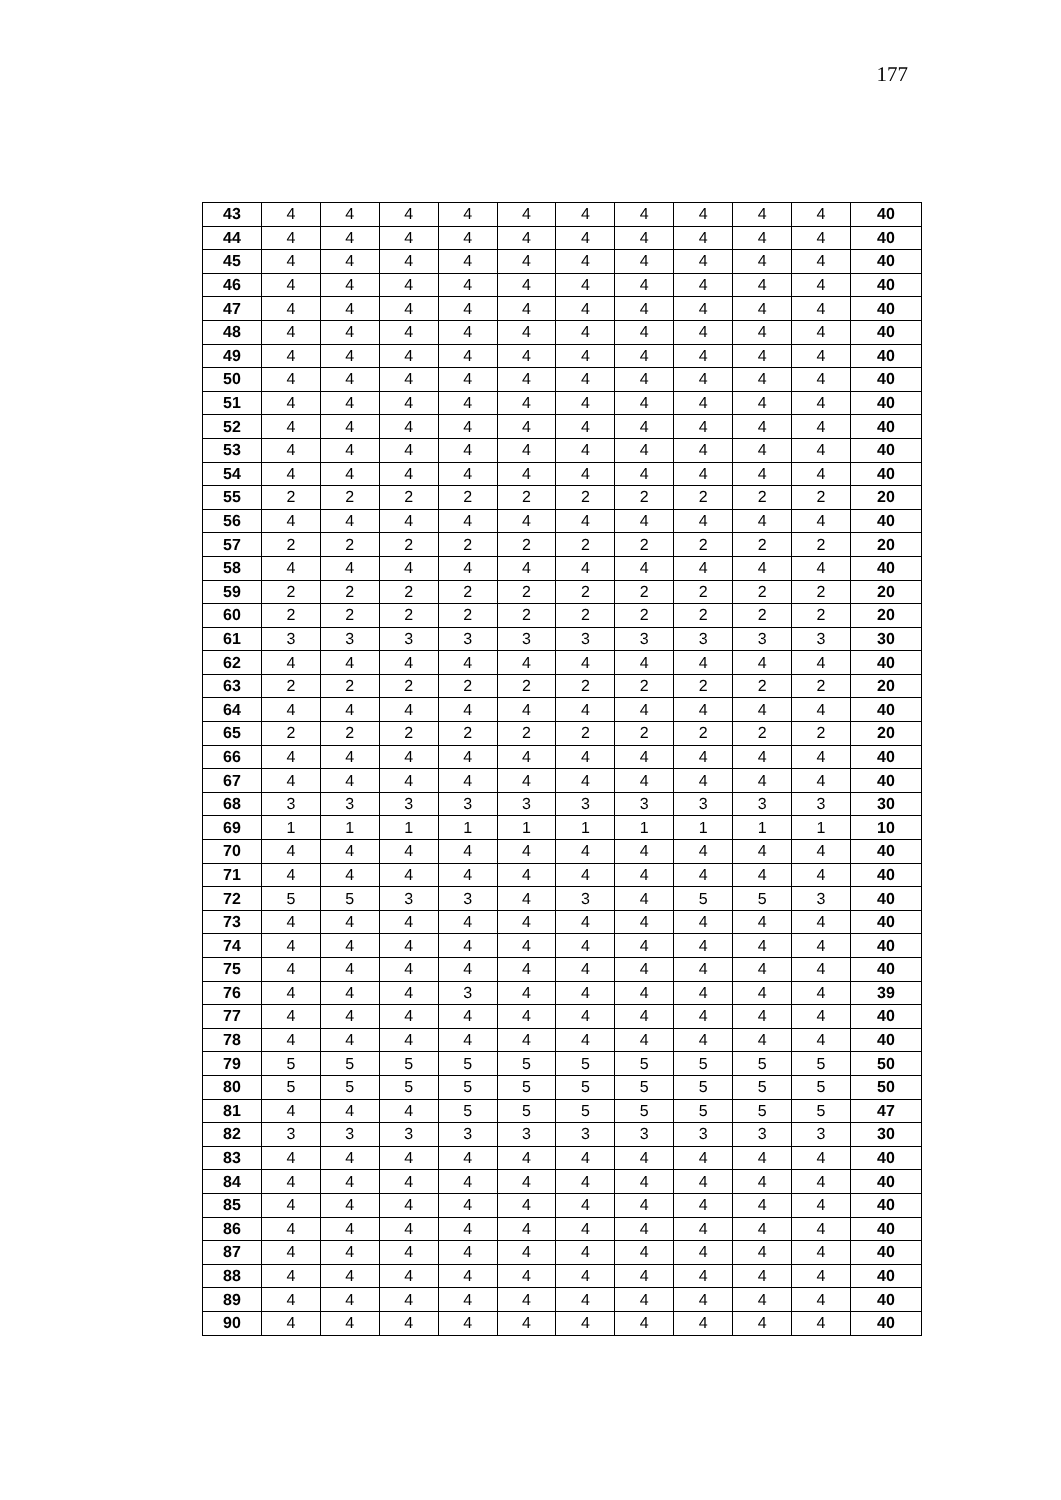177
| 43 | 4 | 4 | 4 | 4 | 4 | 4 | 4 | 4 | 4 | 4 | 40 |
| 44 | 4 | 4 | 4 | 4 | 4 | 4 | 4 | 4 | 4 | 4 | 40 |
| 45 | 4 | 4 | 4 | 4 | 4 | 4 | 4 | 4 | 4 | 4 | 40 |
| 46 | 4 | 4 | 4 | 4 | 4 | 4 | 4 | 4 | 4 | 4 | 40 |
| 47 | 4 | 4 | 4 | 4 | 4 | 4 | 4 | 4 | 4 | 4 | 40 |
| 48 | 4 | 4 | 4 | 4 | 4 | 4 | 4 | 4 | 4 | 4 | 40 |
| 49 | 4 | 4 | 4 | 4 | 4 | 4 | 4 | 4 | 4 | 4 | 40 |
| 50 | 4 | 4 | 4 | 4 | 4 | 4 | 4 | 4 | 4 | 4 | 40 |
| 51 | 4 | 4 | 4 | 4 | 4 | 4 | 4 | 4 | 4 | 4 | 40 |
| 52 | 4 | 4 | 4 | 4 | 4 | 4 | 4 | 4 | 4 | 4 | 40 |
| 53 | 4 | 4 | 4 | 4 | 4 | 4 | 4 | 4 | 4 | 4 | 40 |
| 54 | 4 | 4 | 4 | 4 | 4 | 4 | 4 | 4 | 4 | 4 | 40 |
| 55 | 2 | 2 | 2 | 2 | 2 | 2 | 2 | 2 | 2 | 2 | 20 |
| 56 | 4 | 4 | 4 | 4 | 4 | 4 | 4 | 4 | 4 | 4 | 40 |
| 57 | 2 | 2 | 2 | 2 | 2 | 2 | 2 | 2 | 2 | 2 | 20 |
| 58 | 4 | 4 | 4 | 4 | 4 | 4 | 4 | 4 | 4 | 4 | 40 |
| 59 | 2 | 2 | 2 | 2 | 2 | 2 | 2 | 2 | 2 | 2 | 20 |
| 60 | 2 | 2 | 2 | 2 | 2 | 2 | 2 | 2 | 2 | 2 | 20 |
| 61 | 3 | 3 | 3 | 3 | 3 | 3 | 3 | 3 | 3 | 3 | 30 |
| 62 | 4 | 4 | 4 | 4 | 4 | 4 | 4 | 4 | 4 | 4 | 40 |
| 63 | 2 | 2 | 2 | 2 | 2 | 2 | 2 | 2 | 2 | 2 | 20 |
| 64 | 4 | 4 | 4 | 4 | 4 | 4 | 4 | 4 | 4 | 4 | 40 |
| 65 | 2 | 2 | 2 | 2 | 2 | 2 | 2 | 2 | 2 | 2 | 20 |
| 66 | 4 | 4 | 4 | 4 | 4 | 4 | 4 | 4 | 4 | 4 | 40 |
| 67 | 4 | 4 | 4 | 4 | 4 | 4 | 4 | 4 | 4 | 4 | 40 |
| 68 | 3 | 3 | 3 | 3 | 3 | 3 | 3 | 3 | 3 | 3 | 30 |
| 69 | 1 | 1 | 1 | 1 | 1 | 1 | 1 | 1 | 1 | 1 | 10 |
| 70 | 4 | 4 | 4 | 4 | 4 | 4 | 4 | 4 | 4 | 4 | 40 |
| 71 | 4 | 4 | 4 | 4 | 4 | 4 | 4 | 4 | 4 | 4 | 40 |
| 72 | 5 | 5 | 3 | 3 | 4 | 3 | 4 | 5 | 5 | 3 | 40 |
| 73 | 4 | 4 | 4 | 4 | 4 | 4 | 4 | 4 | 4 | 4 | 40 |
| 74 | 4 | 4 | 4 | 4 | 4 | 4 | 4 | 4 | 4 | 4 | 40 |
| 75 | 4 | 4 | 4 | 4 | 4 | 4 | 4 | 4 | 4 | 4 | 40 |
| 76 | 4 | 4 | 4 | 3 | 4 | 4 | 4 | 4 | 4 | 4 | 39 |
| 77 | 4 | 4 | 4 | 4 | 4 | 4 | 4 | 4 | 4 | 4 | 40 |
| 78 | 4 | 4 | 4 | 4 | 4 | 4 | 4 | 4 | 4 | 4 | 40 |
| 79 | 5 | 5 | 5 | 5 | 5 | 5 | 5 | 5 | 5 | 5 | 50 |
| 80 | 5 | 5 | 5 | 5 | 5 | 5 | 5 | 5 | 5 | 5 | 50 |
| 81 | 4 | 4 | 4 | 5 | 5 | 5 | 5 | 5 | 5 | 5 | 47 |
| 82 | 3 | 3 | 3 | 3 | 3 | 3 | 3 | 3 | 3 | 3 | 30 |
| 83 | 4 | 4 | 4 | 4 | 4 | 4 | 4 | 4 | 4 | 4 | 40 |
| 84 | 4 | 4 | 4 | 4 | 4 | 4 | 4 | 4 | 4 | 4 | 40 |
| 85 | 4 | 4 | 4 | 4 | 4 | 4 | 4 | 4 | 4 | 4 | 40 |
| 86 | 4 | 4 | 4 | 4 | 4 | 4 | 4 | 4 | 4 | 4 | 40 |
| 87 | 4 | 4 | 4 | 4 | 4 | 4 | 4 | 4 | 4 | 4 | 40 |
| 88 | 4 | 4 | 4 | 4 | 4 | 4 | 4 | 4 | 4 | 4 | 40 |
| 89 | 4 | 4 | 4 | 4 | 4 | 4 | 4 | 4 | 4 | 4 | 40 |
| 90 | 4 | 4 | 4 | 4 | 4 | 4 | 4 | 4 | 4 | 4 | 40 |